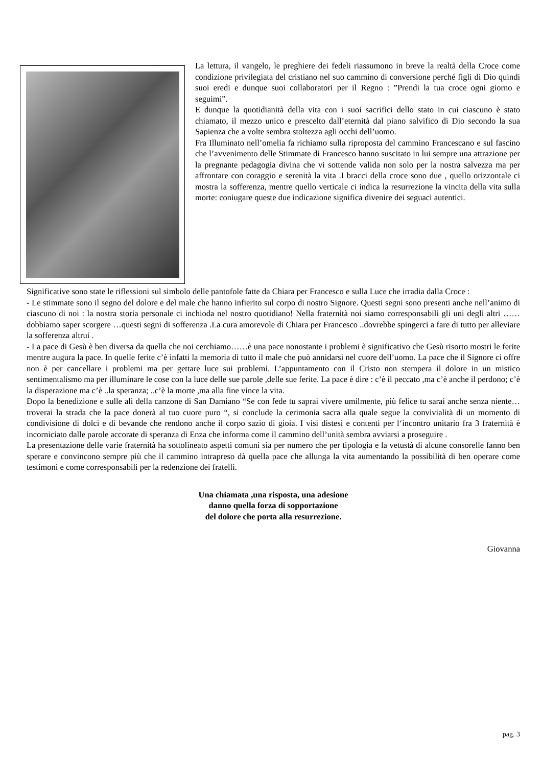La lettura, il vangelo, le preghiere dei fedeli riassumono in breve la realtà della Croce come condizione privilegiata del cristiano nel suo cammino di conversione perché figli di Dio quindi suoi eredi e dunque suoi collaboratori per il Regno : ”Prendi la tua croce ogni giorno e seguimi”.
E dunque la quotidianità della vita con i suoi sacrifici dello stato in cui ciascuno è stato chiamato, il mezzo unico e prescelto dall’eternità dal piano salvifico di Dio secondo la sua Sapienza che a volte sembra stoltezza agli occhi dell’uomo.
Fra Illuminato nell’omelia fa richiamo sulla riproposta del cammino Francescano e sul fascino che l’avvenimento delle Stimmate di Francesco hanno suscitato in lui sempre una attrazione per la pregnante pedagogia divina che vi sottende valida non solo per la nostra salvezza ma per affrontare con coraggio e serenità la vita .I bracci della croce sono due , quello orizzontale ci mostra la sofferenza, mentre quello verticale ci indica la resurrezione la vincita della vita sulla morte: coniugare queste due indicazione significa divenire dei seguaci autentici.
Significative sono state le riflessioni sul simbolo delle pantofole fatte da Chiara per Francesco e sulla Luce che irradia dalla Croce :
- Le stimmate sono il segno del dolore e del male che hanno infierito sul corpo di nostro Signore. Questi segni sono presenti anche nell’animo di ciascuno di noi : la nostra storia personale ci inchioda nel nostro quotidiano! Nella fraternità noi siamo corresponsabili gli uni degli altri ……dobbiamo saper scorgere …questi segni di sofferenza .La cura amorevole di Chiara per Francesco ..dovrebbe spingerci a fare di tutto per alleviare la sofferenza altrui .
- La pace di Gesù è ben diversa da quella che noi cerchiamo……è una pace nonostante i problemi è significativo che Gesù risorto mostri le ferite mentre augura la pace. In quelle ferite c’è infatti la memoria di tutto il male che può annidarsi nel cuore dell’uomo. La pace che il Signore ci offre non è per cancellare i problemi ma per gettare luce sui problemi. L’appuntamento con il Cristo non stempera il dolore in un mistico sentimentalismo ma per illuminare le cose con la luce delle sue parole ,delle sue ferite. La pace è dire : c’è il peccato ,ma c’è anche il perdono; c’è la disperazione ma c’è ..la speranza; ..c’è la morte ,ma alla fine vince la vita.
Dopo la benedizione e sulle ali della canzone di San Damiano “Se con fede tu saprai vivere umilmente, più felice tu sarai anche senza niente…troverai la strada che la pace donerà al tuo cuore puro “, si conclude la cerimonia sacra alla quale segue la convivialità di un momento di condivisione di dolci e di bevande che rendono anche il corpo sazio di gioia. I visi distesi e contenti per l‘incontro unitario fra 3 fraternità è incorniciato dalle parole accorate di speranza di Enza che informa come il cammino dell’unità sembra avviarsi a proseguire .
La presentazione delle varie fraternità ha sottolineato aspetti comuni sia per numero che per tipologia e la vetustà di alcune consorelle fanno ben sperare e convincono sempre più che il cammino intrapreso dà quella pace che allunga la vita aumentando la possibilità di ben operare come testimoni e come corresponsabili per la redenzione dei fratelli.
Una chiamata ,una risposta, una adesione
danno quella forza di sopportazione
del dolore che porta alla resurrezione.
Giovanna
pag. 3